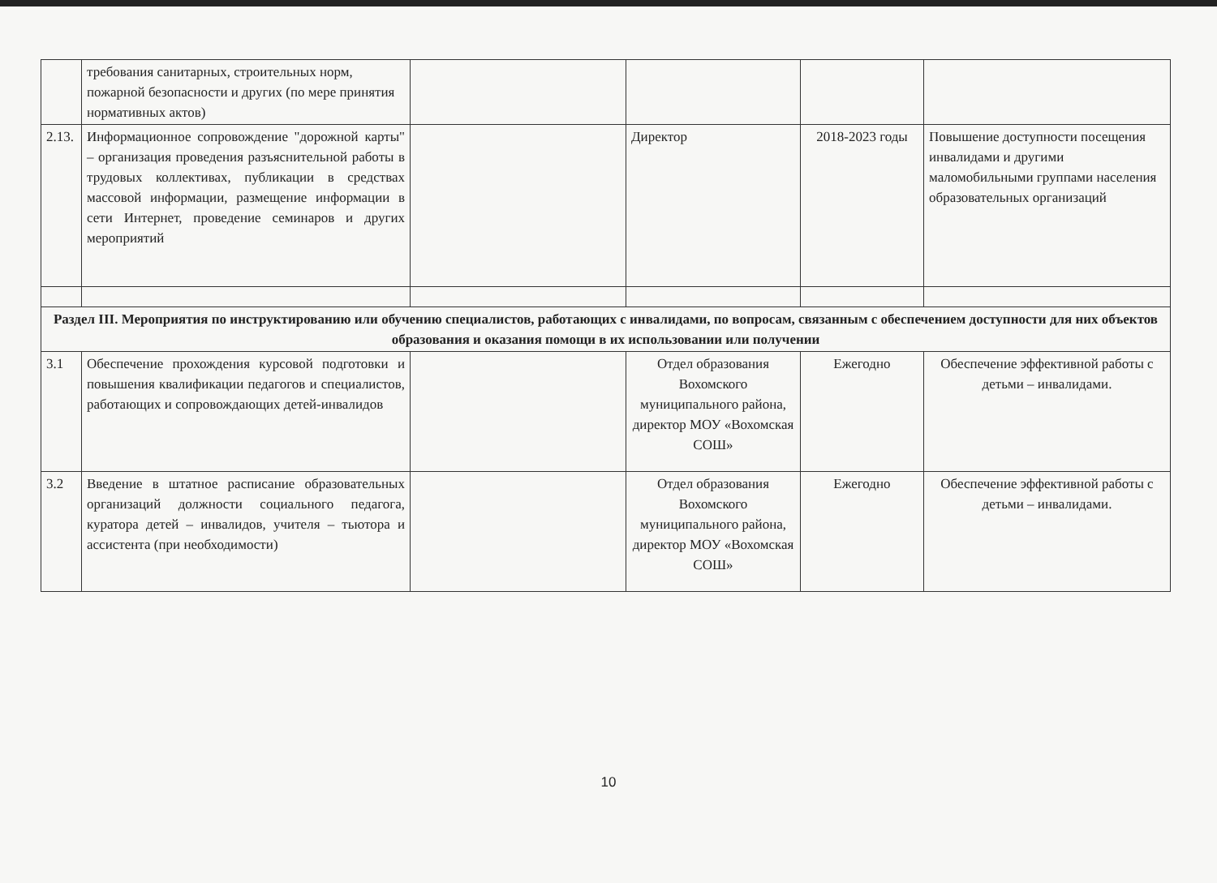| | требования санитарных, строительных норм, пожарной безопасности и других (по мере принятия нормативных актов) | | | | |
| 2.13. | Информационное сопровождение "дорожной карты" – организация проведения разъяснительной работы в трудовых коллективах, публикации в средствах массовой информации, размещение информации в сети Интернет, проведение семинаров и других мероприятий | | Директор | 2018-2023 годы | Повышение доступности посещения инвалидами и другими маломобильными группами населения образовательных организаций |
| Раздел III. Мероприятия по инструктированию или обучению специалистов, работающих с инвалидами, по вопросам, связанным с обеспечением доступности для них объектов образования и оказания помощи в их использовании или получении | | | | | |
| 3.1 | Обеспечение прохождения курсовой подготовки и повышения квалификации педагогов и специалистов, работающих и сопровождающих детей-инвалидов | | Отдел образования Вохомского муниципального района, директор МОУ «Вохомская СОШ» | Ежегодно | Обеспечение эффективной работы с детьми – инвалидами. |
| 3.2 | Введение в штатное расписание образовательных организаций должности социального педагога, куратора детей – инвалидов, учителя – тьютора и ассистента (при необходимости) | | Отдел образования Вохомского муниципального района, директор МОУ «Вохомская СОШ» | Ежегодно | Обеспечение эффективной работы с детьми – инвалидами. |
10